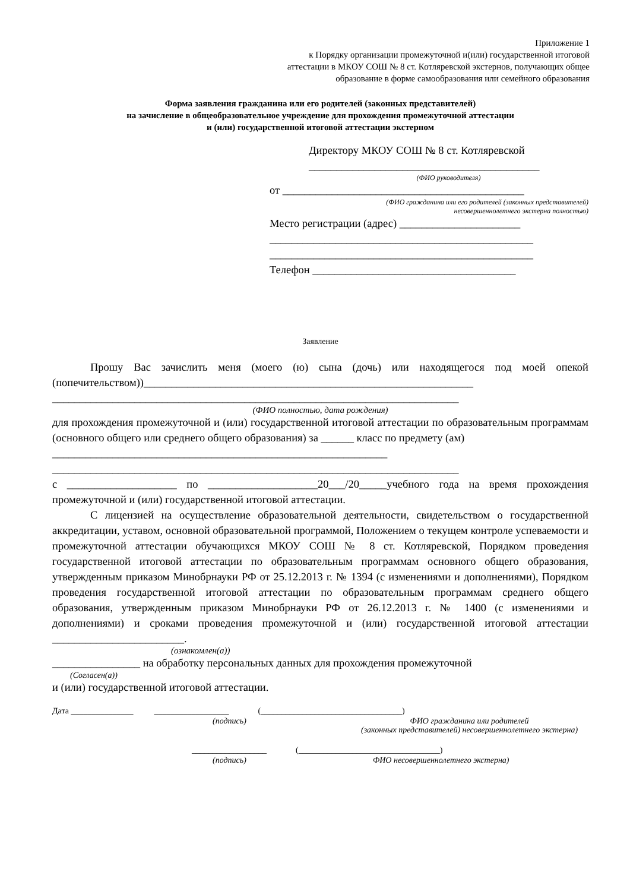Приложение 1
к Порядку организации промежуточной и(или) государственной итоговой
аттестации в МКОУ СОШ № 8 ст. Котляревской экстернов, получающих общее
образование в форме самообразования или семейного образования
Форма заявления гражданина или его родителей (законных представителей)
на зачисление в общеобразовательное учреждение для прохождения промежуточной аттестации
и (или) государственной итоговой аттестации экстерном
Директору МКОУ СОШ № 8 ст. Котляревской
__________________________________________
(ФИО руководителя)
от ____________________________________________
(ФИО гражданина или его родителей (законных представителей)
несовершеннолетнего экстерна полностью)
Место регистрации (адрес) ______________________
________________________________________________
________________________________________________
Телефон _____________________________________
Заявление
Прошу Вас зачислить меня (моего (ю) сына (дочь) или находящегося под моей опекой (попечительством))____________________________________________________________
__________________________________________________________________________
(ФИО полностью, дата рождения)
для прохождения промежуточной и (или) государственной итоговой аттестации по образовательным программам (основного общего или среднего общего образования) за ______ класс по предмету (ам)
_____________________________________________________________
__________________________________________________________________________
с ____________________ по ____________________20___/20_____учебного года на время прохождения промежуточной и (или) государственной итоговой аттестации.
С лицензией на осуществление образовательной деятельности, свидетельством о государственной аккредитации, уставом, основной образовательной программой, Положением о текущем контроле успеваемости и промежуточной аттестации обучающихся МКОУ СОШ № 8 ст. Котляревской, Порядком проведения государственной итоговой аттестации по образовательным программам основного общего образования, утвержденным приказом Минобрнауки РФ от 25.12.2013 г. № 1394 (с изменениями и дополнениями), Порядком проведения государственной итоговой аттестации по образовательным программам среднего общего образования, утвержденным приказом Минобрнауки РФ от 26.12.2013 г. № 1400 (с изменениями и дополнениями) и сроками проведения промежуточной и (или) государственной итоговой аттестации ________________________.
(ознакомлен(а))
________________ на обработку персональных данных для прохождения промежуточной
(Согласен(а))
и (или) государственной итоговой аттестации.
Дата _______________ __________________ (__________________________________)
(подпись) ФИО гражданина или родителей
(законных представителей) несовершеннолетнего экстерна)
__________________ (__________________________________)
(подпись) ФИО несовершеннолетнего экстерна)